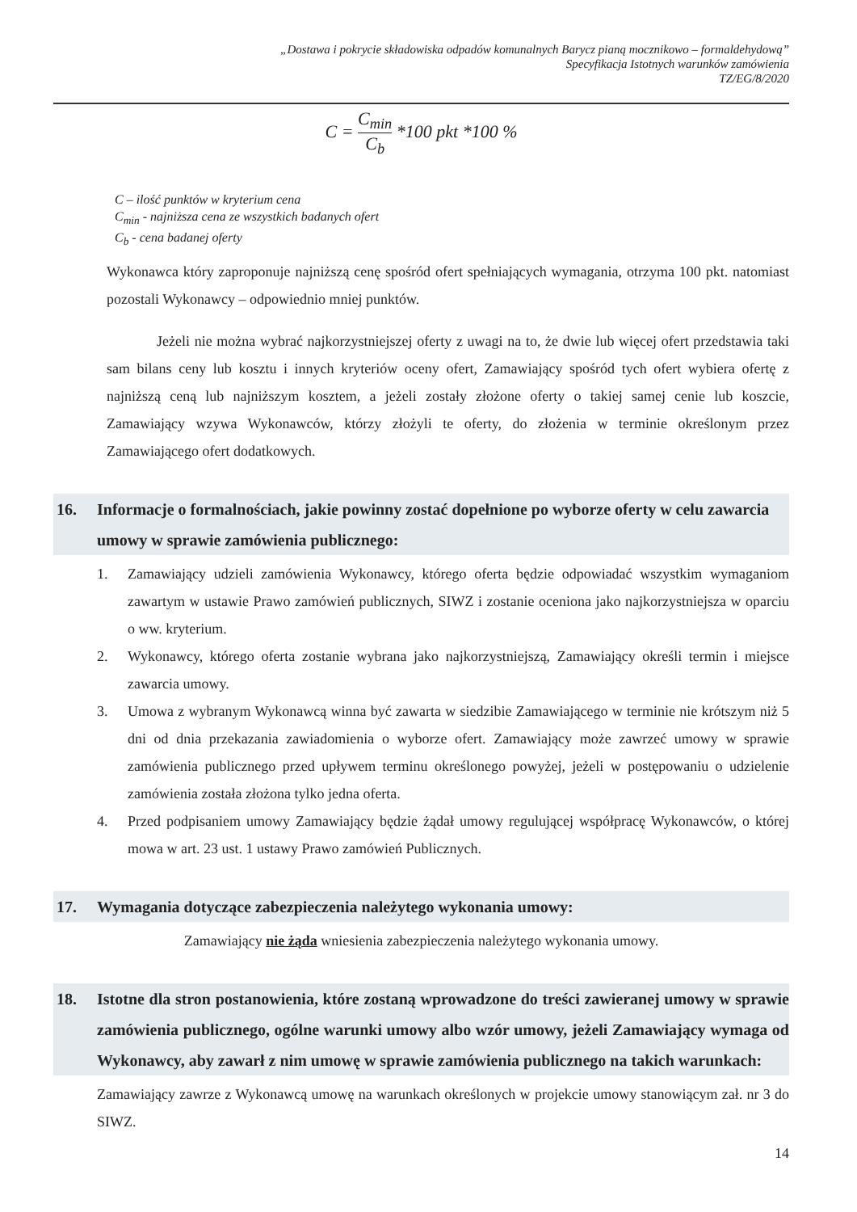„Dostawa i pokrycie składowiska odpadów komunalnych Barycz pianą mocznikowo – formaldehydową”
Specyfikacja Istotnych warunków zamówienia
TZ/EG/8/2020
C = C<sub>min</sub> C<sub>b</sub> *100 pkt *100 %
C – ilość punktów w kryterium cena
C<sub>min</sub> - najniższa cena ze wszystkich badanych ofert
C<sub>b</sub> - cena badanej oferty
Wykonawca który zaproponuje najniższą cenę spośród ofert spełniających wymagania, otrzyma 100 pkt. natomiast pozostali Wykonawcy – odpowiednio mniej punktów.
Jeżeli nie można wybrać najkorzystniejszej oferty z uwagi na to, że dwie lub więcej ofert przedstawia taki sam bilans ceny lub kosztu i innych kryteriów oceny ofert, Zamawiający spośród tych ofert wybiera ofertę z najniższą ceną lub najniższym kosztem, a jeżeli zostały złożone oferty o takiej samej cenie lub koszcie, Zamawiający wzywa Wykonawców, którzy złożyli te oferty, do złożenia w terminie określonym przez Zamawiającego ofert dodatkowych.
16. Informacje o formalnościach, jakie powinny zostać dopełnione po wyborze oferty w celu zawarcia umowy w sprawie zamówienia publicznego:
1. Zamawiający udzieli zamówienia Wykonawcy, którego oferta będzie odpowiadać wszystkim wymaganiom zawartym w ustawie Prawo zamówień publicznych, SIWZ i zostanie oceniona jako najkorzystniejsza w oparciu o ww. kryterium.
2. Wykonawcy, którego oferta zostanie wybrana jako najkorzystniejszą, Zamawiający określi termin i miejsce zawarcia umowy.
3. Umowa z wybranym Wykonawcą winna być zawarta w siedzibie Zamawiającego w terminie nie krótszym niż 5 dni od dnia przekazania zawiadomienia o wyborze ofert. Zamawiający może zawrzeć umowy w sprawie zamówienia publicznego przed upływem terminu określonego powyżej, jeżeli w postępowaniu o udzielenie zamówienia została złożona tylko jedna oferta.
4. Przed podpisaniem umowy Zamawiający będzie żądał umowy regulującej współpracę Wykonawców, o której mowa w art. 23 ust. 1 ustawy Prawo zamówień Publicznych.
17. Wymagania dotyczące zabezpieczenia należytego wykonania umowy:
Zamawiający nie żąda wniesienia zabezpieczenia należytego wykonania umowy.
18. Istotne dla stron postanowienia, które zostaną wprowadzone do treści zawieranej umowy w sprawie zamówienia publicznego, ogólne warunki umowy albo wzór umowy, jeżeli Zamawiający wymaga od Wykonawcy, aby zawarł z nim umowę w sprawie zamówienia publicznego na takich warunkach:
Zamawiający zawrze z Wykonawcą umowę na warunkach określonych w projekcie umowy stanowiącym zał. nr 3 do SIWZ.
14